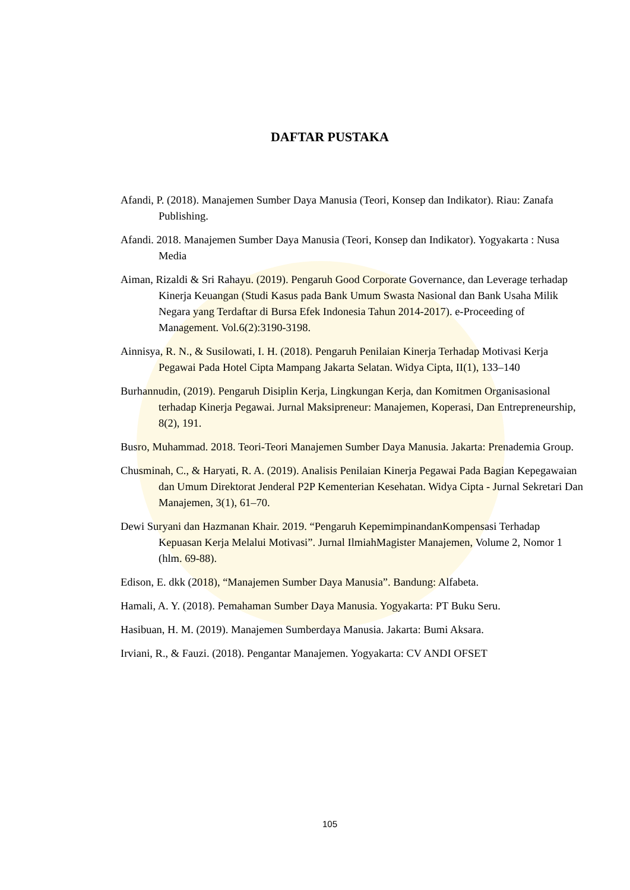DAFTAR PUSTAKA
Afandi, P. (2018). Manajemen Sumber Daya Manusia (Teori, Konsep dan Indikator). Riau: Zanafa Publishing.
Afandi. 2018. Manajemen Sumber Daya Manusia (Teori, Konsep dan Indikator). Yogyakarta : Nusa Media
Aiman, Rizaldi & Sri Rahayu. (2019). Pengaruh Good Corporate Governance, dan Leverage terhadap Kinerja Keuangan (Studi Kasus pada Bank Umum Swasta Nasional dan Bank Usaha Milik Negara yang Terdaftar di Bursa Efek Indonesia Tahun 2014-2017). e-Proceeding of Management. Vol.6(2):3190-3198.
Ainnisya, R. N., & Susilowati, I. H. (2018). Pengaruh Penilaian Kinerja Terhadap Motivasi Kerja Pegawai Pada Hotel Cipta Mampang Jakarta Selatan. Widya Cipta, II(1), 133–140
Burhannudin, (2019). Pengaruh Disiplin Kerja, Lingkungan Kerja, dan Komitmen Organisasional terhadap Kinerja Pegawai. Jurnal Maksipreneur: Manajemen, Koperasi, Dan Entrepreneurship, 8(2), 191.
Busro, Muhammad. 2018. Teori-Teori Manajemen Sumber Daya Manusia. Jakarta: Prenademia Group.
Chusminah, C., & Haryati, R. A. (2019). Analisis Penilaian Kinerja Pegawai Pada Bagian Kepegawaian dan Umum Direktorat Jenderal P2P Kementerian Kesehatan. Widya Cipta - Jurnal Sekretari Dan Manajemen, 3(1), 61–70.
Dewi Suryani dan Hazmanan Khair. 2019. “Pengaruh KepemimpinandanKompensasi Terhadap Kepuasan Kerja Melalui Motivasi”. Jurnal IlmiahMagister Manajemen, Volume 2, Nomor 1 (hlm. 69-88).
Edison, E. dkk (2018), “Manajemen Sumber Daya Manusia”. Bandung: Alfabeta.
Hamali, A. Y. (2018). Pemahaman Sumber Daya Manusia. Yogyakarta: PT Buku Seru.
Hasibuan, H. M. (2019). Manajemen Sumberdaya Manusia. Jakarta: Bumi Aksara.
Irviani, R., & Fauzi. (2018). Pengantar Manajemen. Yogyakarta: CV ANDI OFSET
105